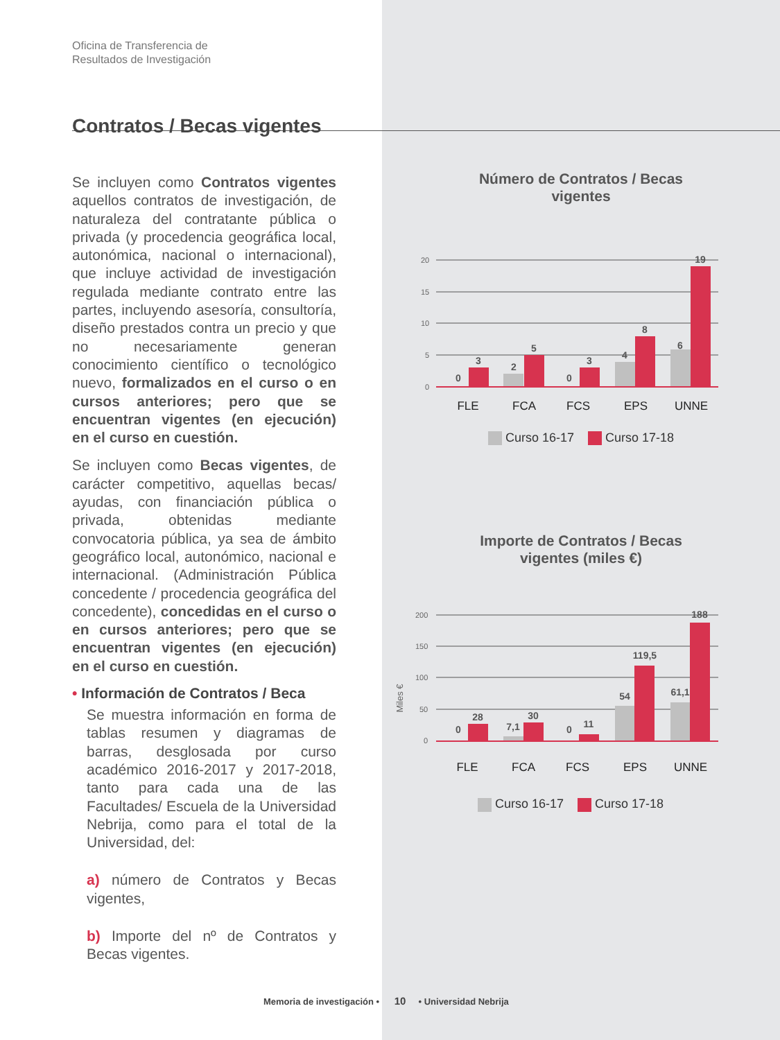Oficina de Transferencia de
Resultados de Investigación
Contratos / Becas vigentes
Se incluyen como Contratos vigentes aquellos contratos de investigación, de naturaleza del contratante pública o privada (y procedencia geográfica local, autonómica, nacional o internacional), que incluye actividad de investigación regulada mediante contrato entre las partes, incluyendo asesoría, consultoría, diseño prestados contra un precio y que no necesariamente generan conocimiento científico o tecnológico nuevo, formalizados en el curso o en cursos anteriores; pero que se encuentran vigentes (en ejecución) en el curso en cuestión.
Se incluyen como Becas vigentes, de carácter competitivo, aquellas becas/ ayudas, con financiación pública o privada, obtenidas mediante convocatoria pública, ya sea de ámbito geográfico local, autonómico, nacional e internacional. (Administración Pública concedente / procedencia geográfica del concedente), concedidas en el curso o en cursos anteriores; pero que se encuentran vigentes (en ejecución) en el curso en cuestión.
• Información de Contratos / Beca
Se muestra información en forma de tablas resumen y diagramas de barras, desglosada por curso académico 2016-2017 y 2017-2018, tanto para cada una de las Facultades/ Escuela de la Universidad Nebrija, como para el total de la Universidad, del:
a) número de Contratos y Becas vigentes,
b) Importe del nº de Contratos y Becas vigentes.
Número de Contratos / Becas
vigentes
20
15
10
5
0
0
3
2
5
0
3
4
8
6
19
FLE
FCA
FCS
EPS
UNNE
Curso 16-17 Curso 17-18
Importe de Contratos / Becas
vigentes (miles €)
Miles €
200
150
100
50
0
0
28
7,1
30
0
11
54
119,5
61,1
188
FLE
FCA
FCS
EPS
UNNE
Curso 16-17 Curso 17-18
Memoria de investigación • 10 • Universidad Nebrija